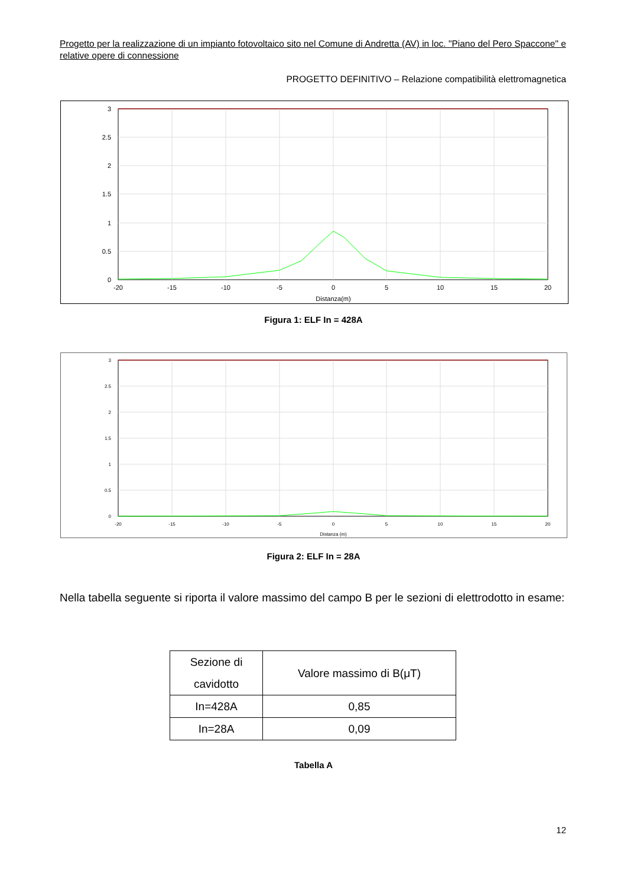Progetto per la realizzazione di un impianto fotovoltaico sito nel Comune di Andretta (AV) in loc. "Piano del Pero Spaccone" e relative opere di connessione
PROGETTO DEFINITIVO – Relazione compatibilità elettromagnetica
3
2.5
2
1.5
1
0.5
0
-20
-15
-10
-5
0
5
10
15
20
Distanza(m)
Figura 1: ELF In = 428A
3
2.5
2
1.5
1
0.5
0
-20
-15
-10
-5
0
5
10
15
20
Distanza (m)
Figura 2: ELF In = 28A
Nella tabella seguente si riporta il valore massimo del campo B per le sezioni di elettrodotto in esame:
| Sezione di cavidotto | Valore massimo di B(μT) |
| In=428A | 0,85 |
| In=28A | 0,09 |
Tabella A
12